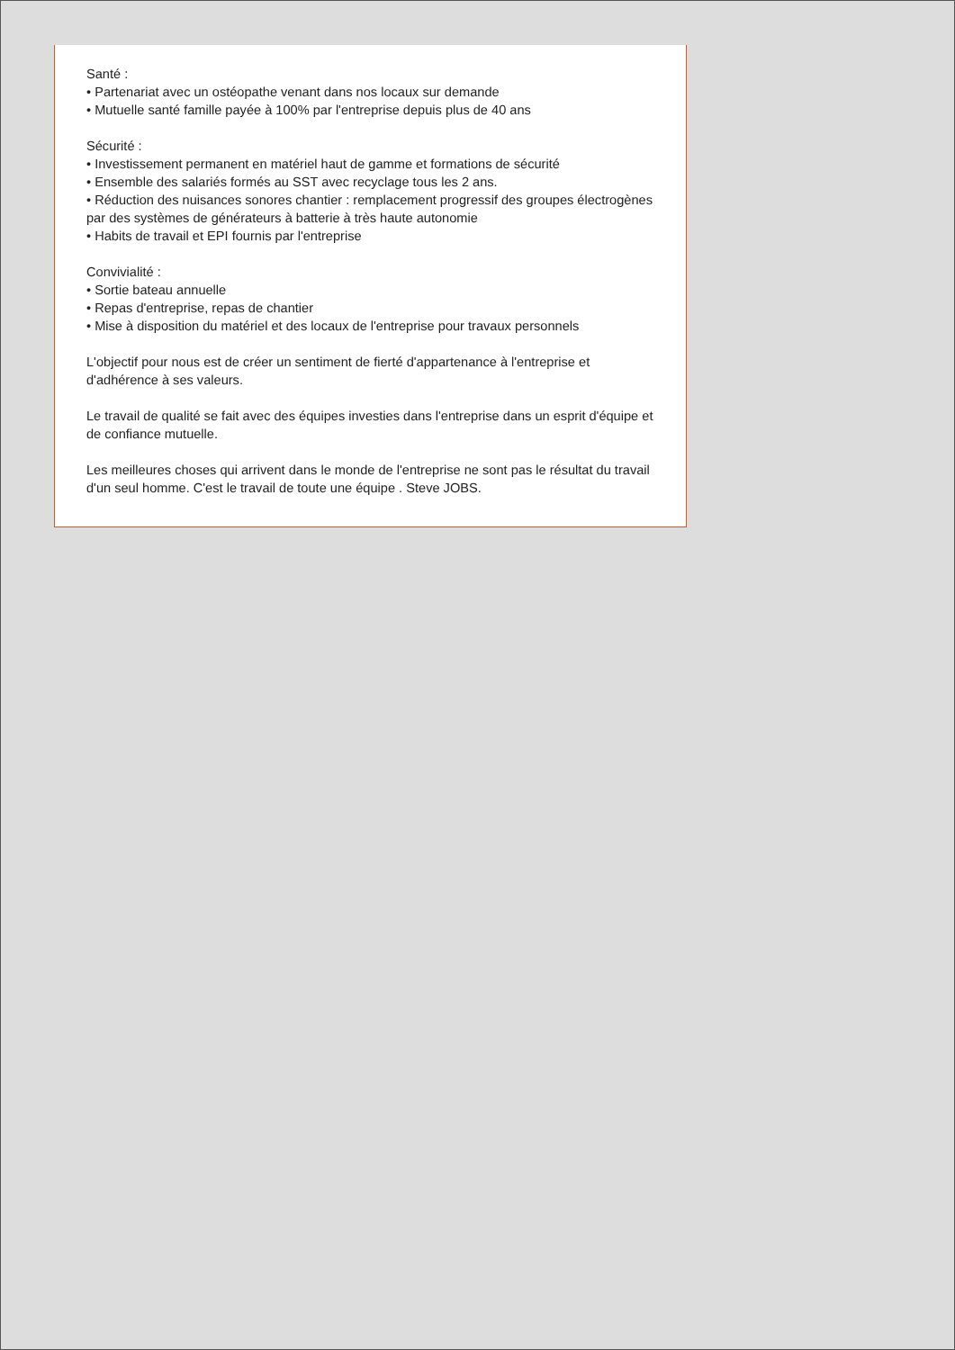Santé :
• Partenariat avec un ostéopathe venant dans nos locaux sur demande
• Mutuelle santé famille payée à 100% par l'entreprise depuis plus de 40 ans
Sécurité :
• Investissement permanent en matériel haut de gamme et formations de sécurité
• Ensemble des salariés formés au SST avec recyclage tous les 2 ans.
• Réduction des nuisances sonores chantier : remplacement progressif des groupes électrogènes par des systèmes de générateurs à batterie à très haute autonomie
• Habits de travail et EPI fournis par l'entreprise
Convivialité :
• Sortie bateau annuelle
• Repas d'entreprise, repas de chantier
• Mise à disposition du matériel et des locaux de l'entreprise pour travaux personnels
L'objectif pour nous est de créer un sentiment de fierté d'appartenance à l'entreprise et d'adhérence à ses valeurs.
Le travail de qualité se fait avec des équipes investies dans l'entreprise dans un esprit d'équipe et de confiance mutuelle.
Les meilleures choses qui arrivent dans le monde de l'entreprise ne sont pas le résultat du travail d'un seul homme. C'est le travail de toute une équipe . Steve JOBS.